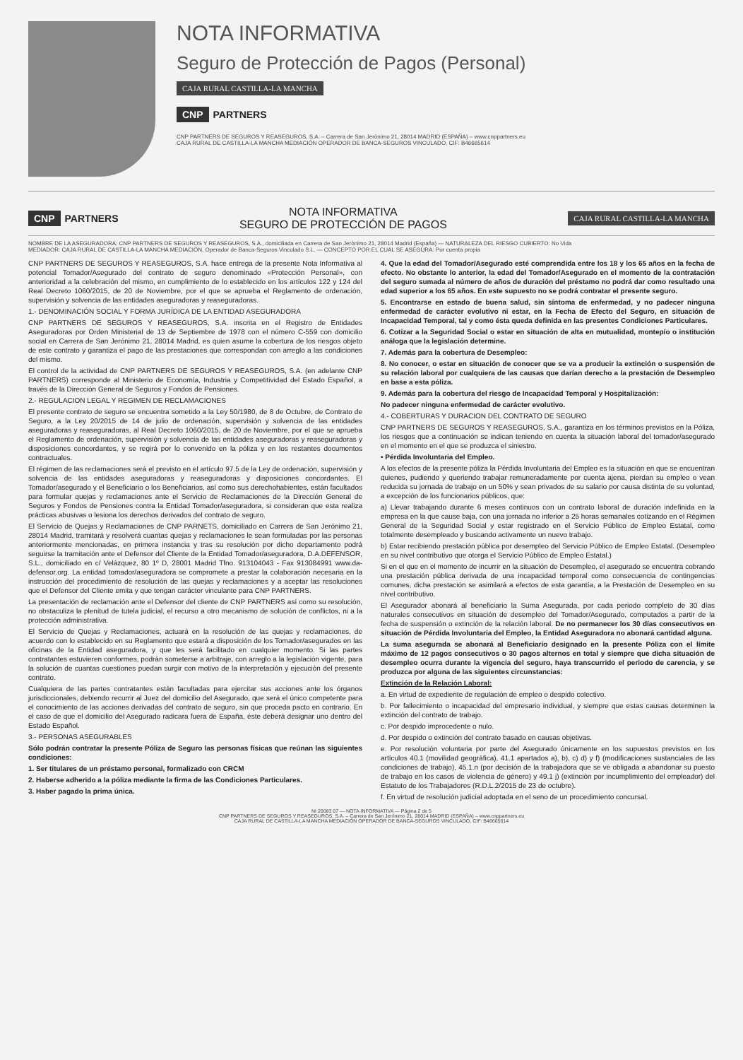NOTA INFORMATIVA
Seguro de Protección de Pagos (Personal)
CAJA RURAL CASTILLA-LA MANCHA
CNP PARTNERS
CNP PARTNERS DE SEGUROS Y REASEGUROS, S.A. – Carrera de San Jerónimo 21, 28014 MADRID (ESPAÑA) – www.cnppartners.eu
CAJA RURAL DE CASTILLA-LA MANCHA MEDIACIÓN OPERADOR DE BANCA-SEGUROS VINCULADO, CIF: B46665614
CNP PARTNERS
NOTA INFORMATIVA
SEGURO DE PROTECCIÓN DE PAGOS
CAJA RURAL CASTILLA-LA MANCHA
NOMBRE DE LA ASEGURADORA: CNP PARTNERS DE SEGUROS Y REASEGUROS, S.A., domiciliada en Carrera de San Jerónimo 21, 28014 Madrid (España) — NATURALEZA DEL RIESGO CUBIERTO: No Vida
MEDIADOR: CAJA RURAL DE CASTILLA-LA MANCHA MEDIACIÓN, Operador de Banca-Seguros Vinculado S.L. — CONCEPTO POR EL CUAL SE ASEGURA: Por cuenta propia
CNP PARTNERS DE SEGUROS Y REASEGUROS, S.A. hace entrega de la presente Nota Informativa al potencial Tomador/Asegurado del contrato de seguro denominado «Protección Personal», con anterioridad a la celebración del mismo, en cumplimiento de lo establecido en los artículos 122 y 124 del Real Decreto 1060/2015, de 20 de Noviembre, por el que se aprueba el Reglamento de ordenación, supervisión y solvencia de las entidades aseguradoras y reaseguradoras.
1.- DENOMINACIÓN SOCIAL Y FORMA JURÍDICA DE LA ENTIDAD ASEGURADORA
CNP PARTNERS DE SEGUROS Y REASEGUROS, S.A. inscrita en el Registro de Entidades Aseguradoras por Orden Ministerial de 13 de Septiembre de 1978 con el número C-559 con domicilio social en Carrera de San Jerónimo 21, 28014 Madrid, es quien asume la cobertura de los riesgos objeto de este contrato y garantiza el pago de las prestaciones que correspondan con arreglo a las condiciones del mismo.
El control de la actividad de CNP PARTNERS DE SEGUROS Y REASEGUROS, S.A. (en adelante CNP PARTNERS) corresponde al Ministerio de Economía, Industria y Competitividad del Estado Español, a través de la Dirección General de Seguros y Fondos de Pensiones.
2.- REGULACION LEGAL Y REGIMEN DE RECLAMACIONES
El presente contrato de seguro se encuentra sometido a la Ley 50/1980, de 8 de Octubre, de Contrato de Seguro, a la Ley 20/2015 de 14 de julio de ordenación, supervisión y solvencia de las entidades aseguradoras y reaseguradoras, al Real Decreto 1060/2015, de 20 de Noviembre, por el que se aprueba el Reglamento de ordenación, supervisión y solvencia de las entidades aseguradoras y reaseguradoras y disposiciones concordantes, y se regirá por lo convenido en la póliza y en los restantes documentos contractuales.
El régimen de las reclamaciones será el previsto en el artículo 97.5 de la Ley de ordenación, supervisión y solvencia de las entidades aseguradoras y reaseguradoras y disposiciones concordantes. El Tomador/asegurado y el Beneficiario o los Beneficiarios, así como sus derechohabientes, están facultados para formular quejas y reclamaciones ante el Servicio de Reclamaciones de la Dirección General de Seguros y Fondos de Pensiones contra la Entidad Tomador/aseguradora, si consideran que esta realiza prácticas abusivas o lesiona los derechos derivados del contrato de seguro.
El Servicio de Quejas y Reclamaciones de CNP PARNETS, domiciliado en Carrera de San Jerónimo 21, 28014 Madrid, tramitará y resolverá cuantas quejas y reclamaciones le sean formuladas por las personas anteriormente mencionadas, en primera instancia y tras su resolución por dicho departamento podrá seguirse la tramitación ante el Defensor del Cliente de la Entidad Tomador/aseguradora, D.A.DEFENSOR, S.L., domiciliado en c/ Velázquez, 80 1º D, 28001 Madrid Tfno. 913104043 - Fax 913084991 www.da-defensor.org. La entidad tomador/aseguradora se compromete a prestar la colaboración necesaria en la instrucción del procedimiento de resolución de las quejas y reclamaciones y a aceptar las resoluciones que el Defensor del Cliente emita y que tengan carácter vinculante para CNP PARTNERS.
La presentación de reclamación ante el Defensor del cliente de CNP PARTNERS así como su resolución, no obstaculiza la plenitud de tutela judicial, el recurso a otro mecanismo de solución de conflictos, ni a la protección administrativa.
El Servicio de Quejas y Reclamaciones, actuará en la resolución de las quejas y reclamaciones, de acuerdo con lo establecido en su Reglamento que estará a disposición de los Tomador/asegurados en las oficinas de la Entidad aseguradora, y que les será facilitado en cualquier momento. Si las partes contratantes estuvieren conformes, podrán someterse a arbitraje, con arreglo a la legislación vigente, para la solución de cuantas cuestiones puedan surgir con motivo de la interpretación y ejecución del presente contrato.
Cualquiera de las partes contratantes están facultadas para ejercitar sus acciones ante los órganos jurisdiccionales, debiendo recurrir al Juez del domicilio del Asegurado, que será el único competente para el conocimiento de las acciones derivadas del contrato de seguro, sin que proceda pacto en contrario. En el caso de que el domicilio del Asegurado radicara fuera de España, éste deberá designar uno dentro del Estado Español.
3.- PERSONAS ASEGURABLES
Sólo podrán contratar la presente Póliza de Seguro las personas físicas que reúnan las siguientes condiciones:
1. Ser titulares de un préstamo personal, formalizado con CRCM
2. Haberse adherido a la póliza mediante la firma de las Condiciones Particulares.
3. Haber pagado la prima única.
4. Que la edad del Tomador/Asegurado esté comprendida entre los 18 y los 65 años en la fecha de efecto. No obstante lo anterior, la edad del Tomador/Asegurado en el momento de la contratación del seguro sumada al número de años de duración del préstamo no podrá dar como resultado una edad superior a los 65 años. En este supuesto no se podrá contratar el presente seguro.
5. Encontrarse en estado de buena salud, sin síntoma de enfermedad, y no padecer ninguna enfermedad de carácter evolutivo ni estar, en la Fecha de Efecto del Seguro, en situación de Incapacidad Temporal, tal y como ésta queda definida en las presentes Condiciones Particulares.
6. Cotizar a la Seguridad Social o estar en situación de alta en mutualidad, montepío o institución análoga que la legislación determine.
7. Además para la cobertura de Desempleo:
8. No conocer, o estar en situación de conocer que se va a producir la extinción o suspensión de su relación laboral por cualquiera de las causas que darían derecho a la prestación de Desempleo en base a esta póliza.
9. Además para la cobertura del riesgo de Incapacidad Temporal y Hospitalización:
No padecer ninguna enfermedad de carácter evolutivo.
4.- COBERTURAS Y DURACION DEL CONTRATO DE SEGURO
CNP PARTNERS DE SEGUROS Y REASEGUROS, S.A., garantiza en los términos previstos en la Póliza, los riesgos que a continuación se indican teniendo en cuenta la situación laboral del tomador/asegurado en el momento en el que se produzca el siniestro.
• Pérdida Involuntaria del Empleo.
A los efectos de la presente póliza la Pérdida Involuntaria del Empleo es la situación en que se encuentran quienes, pudiendo y queriendo trabajar remuneradamente por cuenta ajena, pierdan su empleo o vean reducida su jornada de trabajo en un 50% y sean privados de su salario por causa distinta de su voluntad, a excepción de los funcionarios públicos, que:
a) Llevar trabajando durante 6 meses continuos con un contrato laboral de duración indefinida en la empresa en la que cause baja, con una jornada no inferior a 25 horas semanales cotizando en el Régimen General de la Seguridad Social y estar registrado en el Servicio Público de Empleo Estatal, como totalmente desempleado y buscando activamente un nuevo trabajo.
b) Estar recibiendo prestación pública por desempleo del Servicio Público de Empleo Estatal. (Desempleo en su nivel contributivo que otorga el Servicio Público de Empleo Estatal.)
Si en el que en el momento de incurrir en la situación de Desempleo, el asegurado se encuentra cobrando una prestación pública derivada de una incapacidad temporal como consecuencia de contingencias comunes, dicha prestación se asimilará a efectos de esta garantía, a la Prestación de Desempleo en su nivel contributivo.
El Asegurador abonará al beneficiario la Suma Asegurada, por cada periodo completo de 30 días naturales consecutivos en situación de desempleo del Tomador/Asegurado, computados a partir de la fecha de suspensión o extinción de la relación laboral. De no permanecer los 30 días consecutivos en situación de Pérdida Involuntaria del Empleo, la Entidad Aseguradora no abonará cantidad alguna.
La suma asegurada se abonará al Beneficiario designado en la presente Póliza con el límite máximo de 12 pagos consecutivos o 30 pagos alternos en total y siempre que dicha situación de desempleo ocurra durante la vigencia del seguro, haya transcurrido el periodo de carencia, y se produzca por alguna de las siguientes circunstancias:
Extinción de la Relación Laboral:
a. En virtud de expediente de regulación de empleo o despido colectivo.
b. Por fallecimiento o incapacidad del empresario individual, y siempre que estas causas determinen la extinción del contrato de trabajo.
c. Por despido improcedente o nulo.
d. Por despido o extinción del contrato basado en causas objetivas.
e. Por resolución voluntaria por parte del Asegurado únicamente en los supuestos previstos en los artículos 40.1 (movilidad geográfica), 41.1 apartados a), b), c) d) y f) (modificaciones sustanciales de las condiciones de trabajo), 45.1.n (por decisión de la trabajadora que se ve obligada a abandonar su puesto de trabajo en los casos de violencia de género) y 49.1 j) (extinción por incumplimiento del empleador) del Estatuto de los Trabajadores (R.D.L.2/2015 de 23 de octubre).
f. En virtud de resolución judicial adoptada en el seno de un procedimiento concursal.
NI 20083 07 — NOTA INFORMATIVA — Página 2 de 5
CNP PARTNERS DE SEGUROS Y REASEGUROS, S.A. – Carrera de San Jerónimo 21, 28014 MADRID (ESPAÑA) – www.cnppartners.eu
CAJA RURAL DE CASTILLA-LA MANCHA MEDIACIÓN OPERADOR DE BANCA-SEGUROS VINCULADO, CIF: B46665614